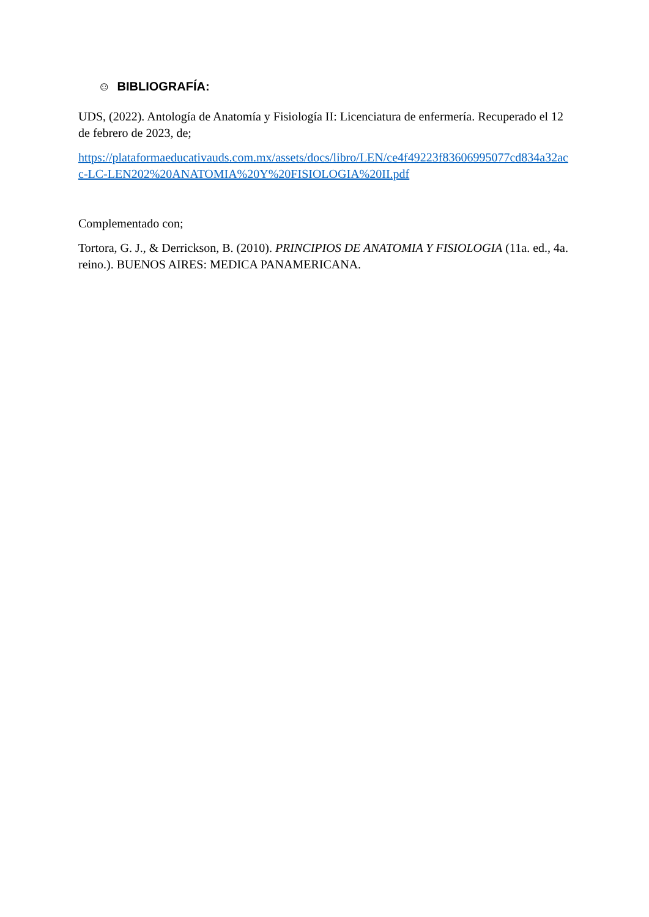☺ BIBLIOGRAFÍA:
UDS, (2022). Antología de Anatomía y Fisiología II: Licenciatura de enfermería. Recuperado el 12 de febrero de 2023, de;
https://plataformaeducativauds.com.mx/assets/docs/libro/LEN/ce4f49223f83606995077cd834a32acc-LC-LEN202%20ANATOMIA%20Y%20FISIOLOGIA%20II.pdf
Complementado con;
Tortora, G. J., & Derrickson, B. (2010). PRINCIPIOS DE ANATOMIA Y FISIOLOGIA (11a. ed., 4a. reino.). BUENOS AIRES: MEDICA PANAMERICANA.